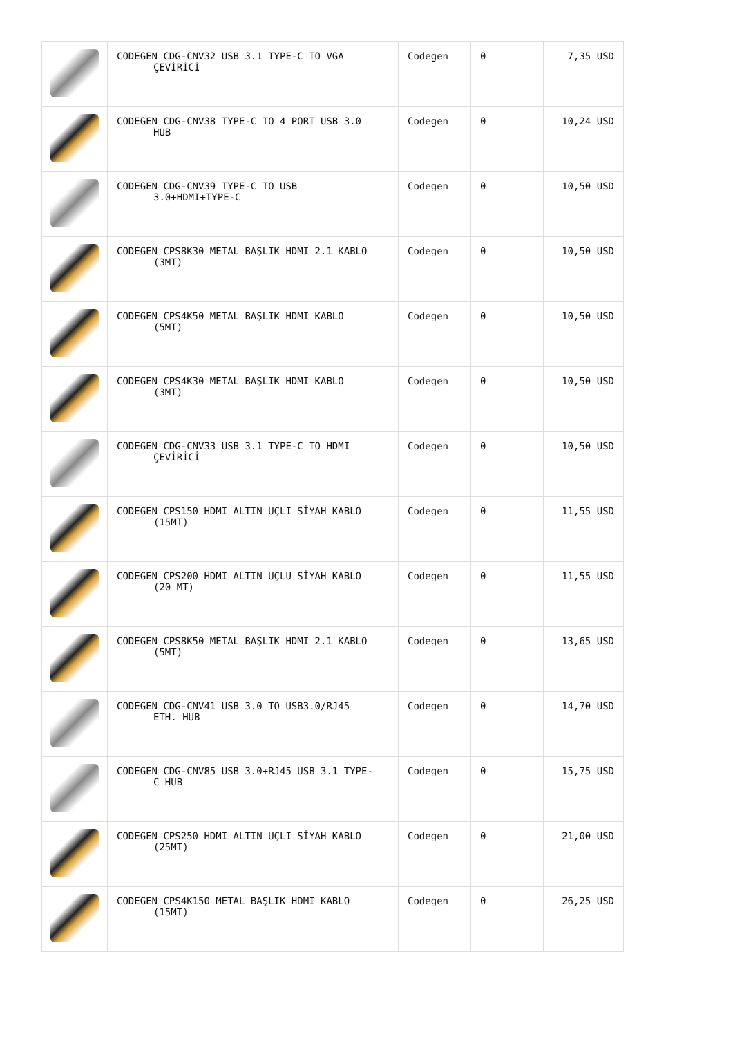| | CODEGEN CDG-CNV32 USB 3.1 TYPE-C TO VGA ÇEVİRİCİ | Codegen | 0 | 7,35 USD |
| | CODEGEN CDG-CNV38 TYPE-C TO 4 PORT USB 3.0 HUB | Codegen | 0 | 10,24 USD |
| | CODEGEN CDG-CNV39 TYPE-C TO USB 3.0+HDMI+TYPE-C | Codegen | 0 | 10,50 USD |
| | CODEGEN CPS8K30 METAL BAŞLIK HDMI 2.1 KABLO (3MT) | Codegen | 0 | 10,50 USD |
| | CODEGEN CPS4K50 METAL BAŞLIK HDMI KABLO (5MT) | Codegen | 0 | 10,50 USD |
| | CODEGEN CPS4K30 METAL BAŞLIK HDMI KABLO (3MT) | Codegen | 0 | 10,50 USD |
| | CODEGEN CDG-CNV33 USB 3.1 TYPE-C TO HDMI ÇEVİRİCİ | Codegen | 0 | 10,50 USD |
| | CODEGEN CPS150 HDMI ALTIN UÇLI SİYAH KABLO (15MT) | Codegen | 0 | 11,55 USD |
| | CODEGEN CPS200 HDMI ALTIN UÇLU SİYAH KABLO (20 MT) | Codegen | 0 | 11,55 USD |
| | CODEGEN CPS8K50 METAL BAŞLIK HDMI 2.1 KABLO (5MT) | Codegen | 0 | 13,65 USD |
| | CODEGEN CDG-CNV41 USB 3.0 TO USB3.0/RJ45 ETH. HUB | Codegen | 0 | 14,70 USD |
| | CODEGEN CDG-CNV85 USB 3.0+RJ45 USB 3.1 TYPE- C HUB | Codegen | 0 | 15,75 USD |
| | CODEGEN CPS250 HDMI ALTIN UÇLI SİYAH KABLO (25MT) | Codegen | 0 | 21,00 USD |
| | CODEGEN CPS4K150 METAL BAŞLIK HDMI KABLO (15MT) | Codegen | 0 | 26,25 USD |